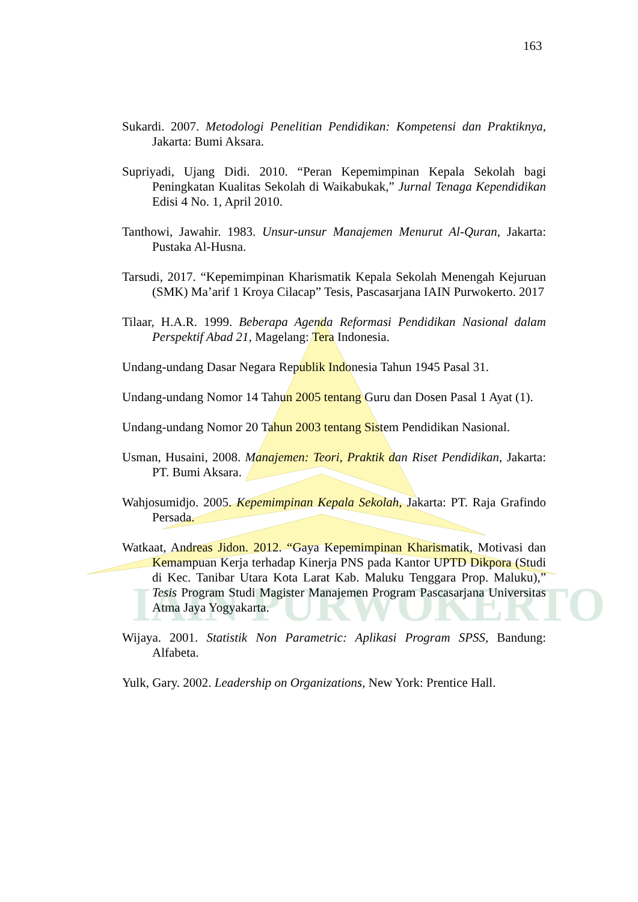IAIN PURWOKERTO
163
Sukardi. 2007. Metodologi Penelitian Pendidikan: Kompetensi dan Praktiknya, Jakarta: Bumi Aksara.
Supriyadi, Ujang Didi. 2010. “Peran Kepemimpinan Kepala Sekolah bagi Peningkatan Kualitas Sekolah di Waikabukak,” Jurnal Tenaga Kependidikan Edisi 4 No. 1, April 2010.
Tanthowi, Jawahir. 1983. Unsur-unsur Manajemen Menurut Al-Quran, Jakarta: Pustaka Al-Husna.
Tarsudi, 2017. “Kepemimpinan Kharismatik Kepala Sekolah Menengah Kejuruan (SMK) Ma’arif 1 Kroya Cilacap” Tesis, Pascasarjana IAIN Purwokerto. 2017
Tilaar, H.A.R. 1999. Beberapa Agenda Reformasi Pendidikan Nasional dalam Perspektif Abad 21, Magelang: Tera Indonesia.
Undang-undang Dasar Negara Republik Indonesia Tahun 1945 Pasal 31.
Undang-undang Nomor 14 Tahun 2005 tentang Guru dan Dosen Pasal 1 Ayat (1).
Undang-undang Nomor 20 Tahun 2003 tentang Sistem Pendidikan Nasional.
Usman, Husaini, 2008. Manajemen: Teori, Praktik dan Riset Pendidikan, Jakarta: PT. Bumi Aksara.
Wahjosumidjo. 2005. Kepemimpinan Kepala Sekolah, Jakarta: PT. Raja Grafindo Persada.
Watkaat, Andreas Jidon. 2012. “Gaya Kepemimpinan Kharismatik, Motivasi dan Kemampuan Kerja terhadap Kinerja PNS pada Kantor UPTD Dikpora (Studi di Kec. Tanibar Utara Kota Larat Kab. Maluku Tenggara Prop. Maluku),” Tesis Program Studi Magister Manajemen Program Pascasarjana Universitas Atma Jaya Yogyakarta.
Wijaya. 2001. Statistik Non Parametric: Aplikasi Program SPSS, Bandung: Alfabeta.
Yulk, Gary. 2002. Leadership on Organizations, New York: Prentice Hall.